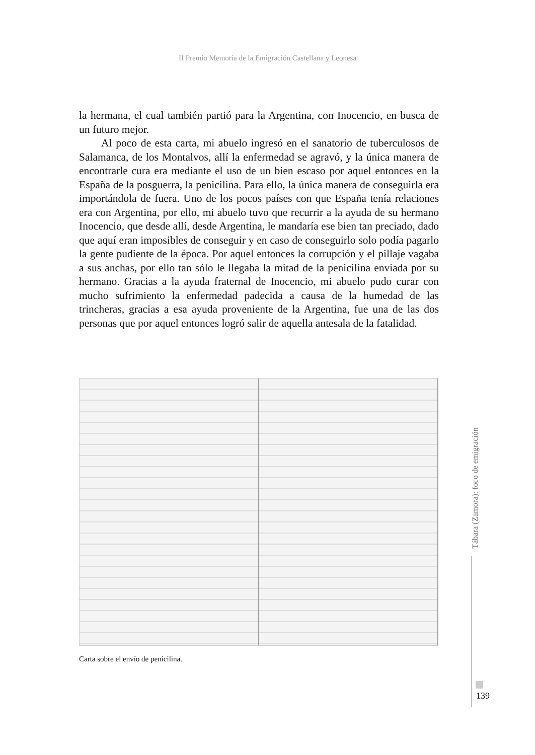II Premio Memoria de la Emigración Castellana y Leonesa
la hermana, el cual también partió para la Argentina, con Inocencio, en busca de un futuro mejor.
Al poco de esta carta, mi abuelo ingresó en el sanatorio de tuberculosos de Salamanca, de los Montalvos, allí la enfermedad se agravó, y la única manera de encontrarle cura era mediante el uso de un bien escaso por aquel entonces en la España de la posguerra, la penicilina. Para ello, la única manera de conseguirla era importándola de fuera. Uno de los pocos países con que España tenía relaciones era con Argentina, por ello, mi abuelo tuvo que recurrir a la ayuda de su hermano Inocencio, que desde allí, desde Argentina, le mandaría ese bien tan preciado, dado que aquí eran imposibles de conseguir y en caso de conseguirlo solo podía pagarlo la gente pudiente de la época. Por aquel entonces la corrupción y el pillaje vagaba a sus anchas, por ello tan sólo le llegaba la mitad de la penicilina enviada por su hermano. Gracias a la ayuda fraternal de Inocencio, mi abuelo pudo curar con mucho sufrimiento la enfermedad padecida a causa de la humedad de las trincheras, gracias a esa ayuda proveniente de la Argentina, fue una de las dos personas que por aquel entonces logró salir de aquella antesala de la fatalidad.
Carta sobre el envío de penicilina.
Tábara (Zamora): foco de emigración
139